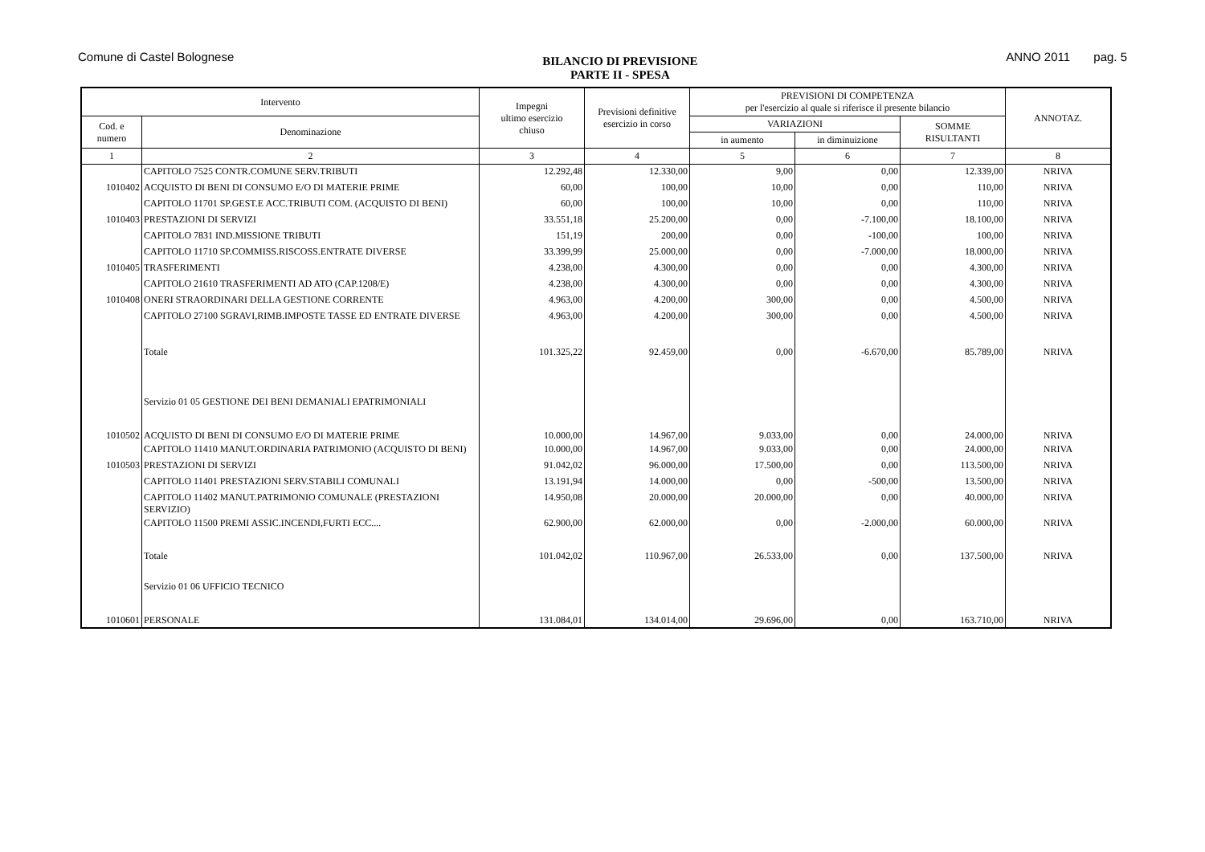Comune di Castel Bolognese
BILANCIO DI PREVISIONE
PARTE II - SPESA
ANNO 2011 pag. 5
| Intervento | | Impegni ultimo esercizio chiuso | Previsioni definitive esercizio in corso | PREVISIONI DI COMPETENZA per l'esercizio al quale si riferisce il presente bilancio | | | ANNOTAZ. |
| --- | --- | --- | --- | --- | --- | --- | --- |
| Cod. e numero | Denominazione | | | VARIAZIONI | | SOMME RISULTANTI | |
| | | | | in aumento | in diminuizione | | |
| 1 | 2 | 3 | 4 | 5 | 6 | 7 | 8 |
| | CAPITOLO 7525 CONTR.COMUNE SERV.TRIBUTI | 12.292,48 | 12.330,00 | 9,00 | 0,00 | 12.339,00 | NRIVA |
| 1010402 | ACQUISTO DI BENI DI CONSUMO E/O DI MATERIE PRIME | 60,00 | 100,00 | 10,00 | 0,00 | 110,00 | NRIVA |
| | CAPITOLO 11701 SP.GEST.E ACC.TRIBUTI COM. (ACQUISTO DI BENI) | 60,00 | 100,00 | 10,00 | 0,00 | 110,00 | NRIVA |
| 1010403 | PRESTAZIONI DI SERVIZI | 33.551,18 | 25.200,00 | 0,00 | -7.100,00 | 18.100,00 | NRIVA |
| | CAPITOLO 7831 IND.MISSIONE TRIBUTI | 151,19 | 200,00 | 0,00 | -100,00 | 100,00 | NRIVA |
| | CAPITOLO 11710 SP.COMMISS.RISCOSS.ENTRATE DIVERSE | 33.399,99 | 25.000,00 | 0,00 | -7.000,00 | 18.000,00 | NRIVA |
| 1010405 | TRASFERIMENTI | 4.238,00 | 4.300,00 | 0,00 | 0,00 | 4.300,00 | NRIVA |
| | CAPITOLO 21610 TRASFERIMENTI AD ATO (CAP.1208/E) | 4.238,00 | 4.300,00 | 0,00 | 0,00 | 4.300,00 | NRIVA |
| 1010408 | ONERI STRAORDINARI DELLA GESTIONE CORRENTE | 4.963,00 | 4.200,00 | 300,00 | 0,00 | 4.500,00 | NRIVA |
| | CAPITOLO 27100 SGRAVI,RIMB.IMPOSTE TASSE ED ENTRATE DIVERSE | 4.963,00 | 4.200,00 | 300,00 | 0,00 | 4.500,00 | NRIVA |
| | Totale | 101.325,22 | 92.459,00 | 0,00 | -6.670,00 | 85.789,00 | NRIVA |
| | Servizio 01 05 GESTIONE DEI BENI DEMANIALI EPATRIMONIALI | | | | | | |
| 1010502 | ACQUISTO DI BENI DI CONSUMO E/O DI MATERIE PRIME | 10.000,00 | 14.967,00 | 9.033,00 | 0,00 | 24.000,00 | NRIVA |
| | CAPITOLO 11410 MANUT.ORDINARIA PATRIMONIO (ACQUISTO DI BENI) | 10.000,00 | 14.967,00 | 9.033,00 | 0,00 | 24.000,00 | NRIVA |
| 1010503 | PRESTAZIONI DI SERVIZI | 91.042,02 | 96.000,00 | 17.500,00 | 0,00 | 113.500,00 | NRIVA |
| | CAPITOLO 11401 PRESTAZIONI SERV.STABILI COMUNALI | 13.191,94 | 14.000,00 | 0,00 | -500,00 | 13.500,00 | NRIVA |
| | CAPITOLO 11402 MANUT.PATRIMONIO COMUNALE (PRESTAZIONI SERVIZIO) | 14.950,08 | 20.000,00 | 20.000,00 | 0,00 | 40.000,00 | NRIVA |
| | CAPITOLO 11500 PREMI ASSIC.INCENDI,FURTI ECC.... | 62.900,00 | 62.000,00 | 0,00 | -2.000,00 | 60.000,00 | NRIVA |
| | Totale | 101.042,02 | 110.967,00 | 26.533,00 | 0,00 | 137.500,00 | NRIVA |
| | Servizio 01 06 UFFICIO TECNICO | | | | | | |
| 1010601 | PERSONALE | 131.084,01 | 134.014,00 | 29.696,00 | 0,00 | 163.710,00 | NRIVA |